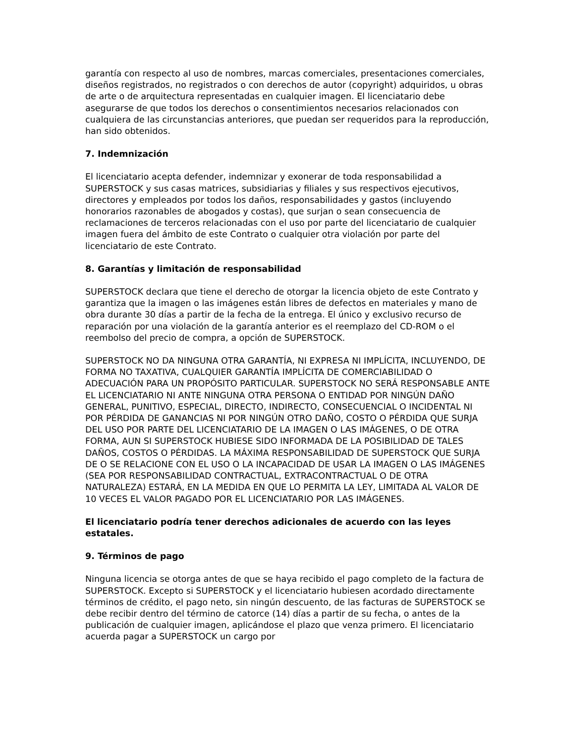garantía con respecto al uso de nombres, marcas comerciales, presentaciones comerciales, diseños registrados, no registrados o con derechos de autor (copyright) adquiridos, u obras de arte o de arquitectura representadas en cualquier imagen. El licenciatario debe asegurarse de que todos los derechos o consentimientos necesarios relacionados con cualquiera de las circunstancias anteriores, que puedan ser requeridos para la reproducción, han sido obtenidos.
7. Indemnización
El licenciatario acepta defender, indemnizar y exonerar de toda responsabilidad a SUPERSTOCK y sus casas matrices, subsidiarias y filiales y sus respectivos ejecutivos, directores y empleados por todos los daños, responsabilidades y gastos (incluyendo honorarios razonables de abogados y costas), que surjan o sean consecuencia de reclamaciones de terceros relacionadas con el uso por parte del licenciatario de cualquier imagen fuera del ámbito de este Contrato o cualquier otra violación por parte del licenciatario de este Contrato.
8. Garantías y limitación de responsabilidad
SUPERSTOCK declara que tiene el derecho de otorgar la licencia objeto de este Contrato y garantiza que la imagen o las imágenes están libres de defectos en materiales y mano de obra durante 30 días a partir de la fecha de la entrega. El único y exclusivo recurso de reparación por una violación de la garantía anterior es el reemplazo del CD-ROM o el reembolso del precio de compra, a opción de SUPERSTOCK.
SUPERSTOCK NO DA NINGUNA OTRA GARANTÍA, NI EXPRESA NI IMPLÍCITA, INCLUYENDO, DE FORMA NO TAXATIVA, CUALQUIER GARANTÍA IMPLÍCITA DE COMERCIABILIDAD O ADECUACIÓN PARA UN PROPÓSITO PARTICULAR. SUPERSTOCK NO SERÁ RESPONSABLE ANTE EL LICENCIATARIO NI ANTE NINGUNA OTRA PERSONA O ENTIDAD POR NINGÚN DAÑO GENERAL, PUNITIVO, ESPECIAL, DIRECTO, INDIRECTO, CONSECUENCIAL O INCIDENTAL NI POR PÉRDIDA DE GANANCIAS NI POR NINGÚN OTRO DAÑO, COSTO O PÉRDIDA QUE SURJA DEL USO POR PARTE DEL LICENCIATARIO DE LA IMAGEN O LAS IMÁGENES, O DE OTRA FORMA, AUN SI SUPERSTOCK HUBIESE SIDO INFORMADA DE LA POSIBILIDAD DE TALES DAÑOS, COSTOS O PÉRDIDAS. LA MÁXIMA RESPONSABILIDAD DE SUPERSTOCK QUE SURJA DE O SE RELACIONE CON EL USO O LA INCAPACIDAD DE USAR LA IMAGEN O LAS IMÁGENES (SEA POR RESPONSABILIDAD CONTRACTUAL, EXTRACONTRACTUAL O DE OTRA NATURALEZA) ESTARÁ, EN LA MEDIDA EN QUE LO PERMITA LA LEY, LIMITADA AL VALOR DE 10 VECES EL VALOR PAGADO POR EL LICENCIATARIO POR LAS IMÁGENES.
El licenciatario podría tener derechos adicionales de acuerdo con las leyes estatales.
9. Términos de pago
Ninguna licencia se otorga antes de que se haya recibido el pago completo de la factura de SUPERSTOCK. Excepto si SUPERSTOCK y el licenciatario hubiesen acordado directamente términos de crédito, el pago neto, sin ningún descuento, de las facturas de SUPERSTOCK se debe recibir dentro del término de catorce (14) días a partir de su fecha, o antes de la publicación de cualquier imagen, aplicándose el plazo que venza primero. El licenciatario acuerda pagar a SUPERSTOCK un cargo por